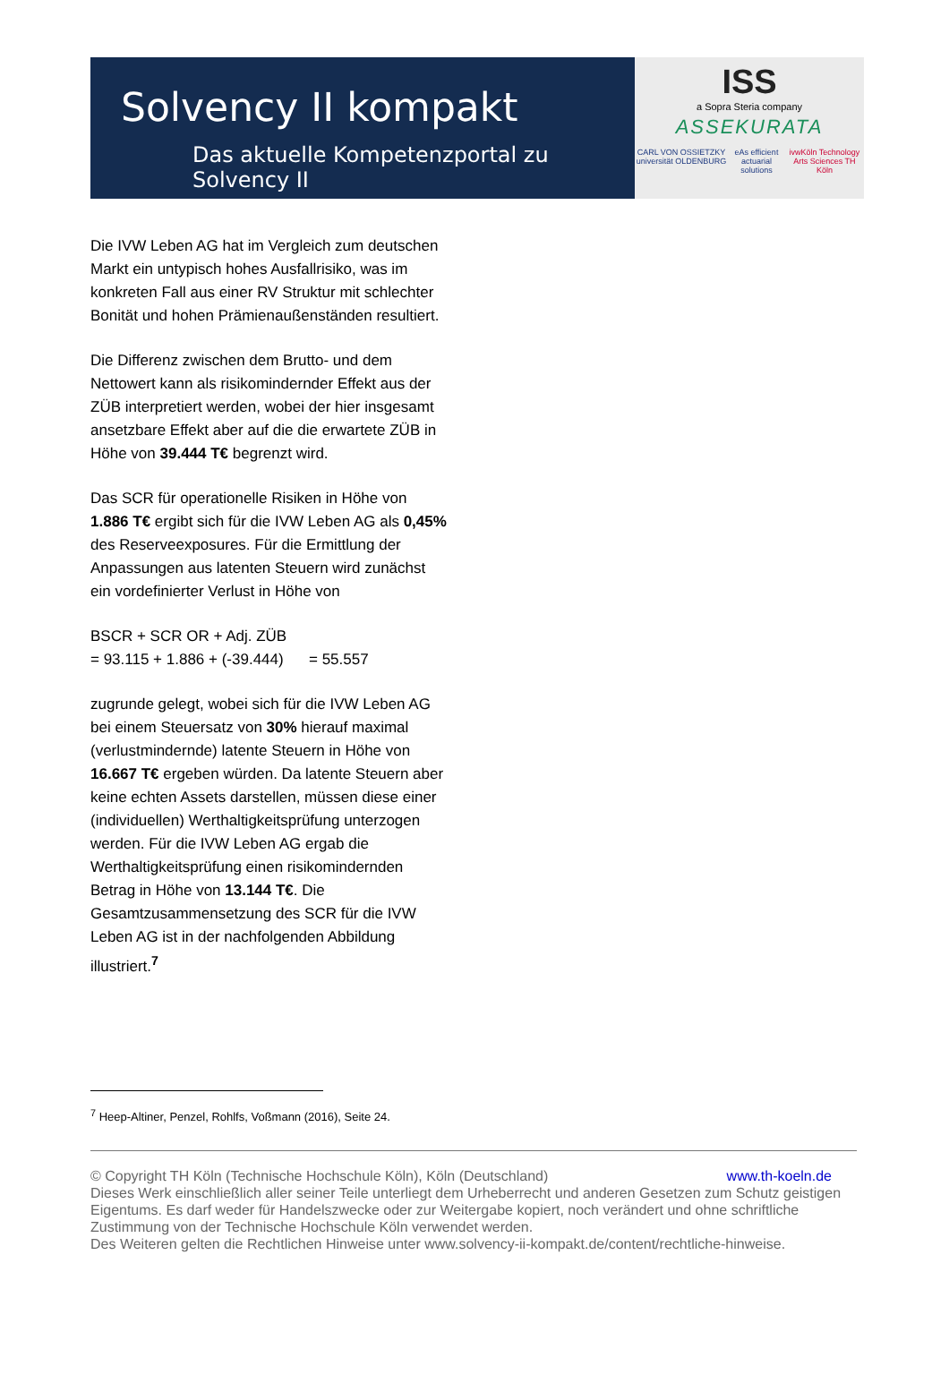Solvency II kompakt
Das aktuelle Kompetenzportal zu Solvency II
ISS
a Sopra Steria company
ASSEKURATA
CARL VON OSSIETZKY universität OLDENBURG eAs efficient actuarial solutions ivwKöln Technology Arts Sciences TH Köln
Die IVW Leben AG hat im Vergleich zum deutschen Markt ein untypisch hohes Ausfallrisiko, was im konkreten Fall aus einer RV Struktur mit schlechter Bonität und hohen Prämienaußenständen resultiert.
Die Differenz zwischen dem Brutto- und dem Nettowert kann als risikomindernder Effekt aus der ZÜB interpretiert werden, wobei der hier insgesamt ansetzbare Effekt aber auf die die erwartete ZÜB in Höhe von 39.444 T€ begrenzt wird.
Das SCR für operationelle Risiken in Höhe von 1.886 T€ ergibt sich für die IVW Leben AG als 0,45% des Reserveexposures. Für die Ermittlung der Anpassungen aus latenten Steuern wird zunächst ein vordefinierter Verlust in Höhe von
BSCR + SCR OR + Adj. ZÜB
= 93.115 + 1.886 + (-39.444) = 55.557
zugrunde gelegt, wobei sich für die IVW Leben AG bei einem Steuersatz von 30% hierauf maximal (verlustmindernde) latente Steuern in Höhe von 16.667 T€ ergeben würden. Da latente Steuern aber keine echten Assets darstellen, müssen diese einer (individuellen) Werthaltigkeitsprüfung unterzogen werden. Für die IVW Leben AG ergab die Werthaltigkeitsprüfung einen risikomindernden Betrag in Höhe von 13.144 T€. Die Gesamtzusammensetzung des SCR für die IVW Leben AG ist in der nachfolgenden Abbildung illustriert.<sup>7</sup>
<sup>7</sup> Heep-Altiner, Penzel, Rohlfs, Voßmann (2016), Seite 24.
www.th-koeln.de © Copyright TH Köln (Technische Hochschule Köln), Köln (Deutschland)
Dieses Werk einschließlich aller seiner Teile unterliegt dem Urheberrecht und anderen Gesetzen zum Schutz geistigen Eigentums. Es darf weder für Handelszwecke oder zur Weitergabe kopiert, noch verändert und ohne schriftliche Zustimmung von der Technische Hochschule Köln verwendet werden.
Des Weiteren gelten die Rechtlichen Hinweise unter www.solvency-ii-kompakt.de/content/rechtliche-hinweise.